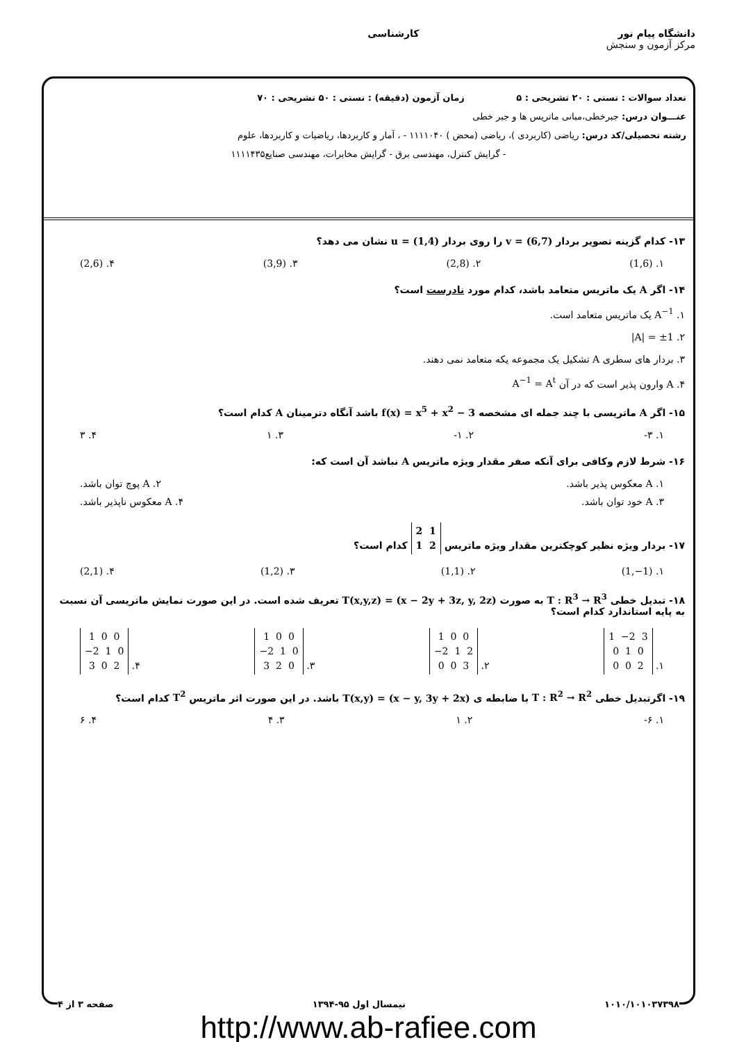دانشگاه پیام نور
مرکز آزمون و سنجش
کارشناسی
تعداد سوالات : تستی : ۲۰ تشریحی : ۵ زمان آزمون (دقیقه) : تستی : ۵۰ تشریحی : ۷۰
عنـــوان درس: جبرخطی،مبانی ماتریس ها و جبر خطی
رشته تحصیلی/کد درس: ریاضی (کاربردی )، ریاضی (محض ) ۱۱۱۱۰۴۰ - ، آمار و کاربردها، ریاضیات و کاربردها، علوم
- گرایش کنترل، مهندسی برق - گرایش مخابرات، مهندسی صنایع۱۱۱۱۴۳۵
۱۳- کدام گزینه تصویر بردار v = (6,7) را روی بردار u = (1,4) نشان می دهد؟
۱. (1,6) ۲. (2,8) ۳. (3,9) ۴. (2,6)
۱۴- اگر A یک ماتریس متعامد باشد، کدام مورد نادرست است؟
۱. A<sup>−1</sup> یک ماتریس متعامد است.
۲. |A| = ±1
۳. بردار های سطری A تشکیل یک مجموعه یکه متعامد نمی دهند.
۴. A وارون پذیر است که در آن A<sup>−1</sup> = A<sup>t</sup>
۱۵- اگر A ماتریسی با چند جمله ای مشخصه f(x) = x<sup>5</sup> + x<sup>2</sup> − 3 باشد آنگاه دترمینان A کدام است؟
۱. ۳- ۲. ۱- ۳. ۱ ۴. ۳
۱۶- شرط لازم وکافی برای آنکه صفر مقدار ویژه ماتریس A نباشد آن است که:
۱. A معکوس پذیر باشد. ۲. A پوچ توان باشد.
۳. A خود توان باشد. ۴. A معکوس ناپذیر باشد.
۱۷- بردار ویژه نظیر کوچکترین مقدار ویژه ماتریس 2 1
1 2 کدام است؟
۱. (1,−1) ۲. (1,1) ۳. (1,2) ۴. (2,1)
۱۸- تبدیل خطی T : R<sup>3</sup> → R<sup>3</sup> به صورت T(x,y,z) = (x − 2y + 3z, y, 2z) تعریف شده است. در این صورت نمایش ماتریسی آن نسبت به پایه استاندارد کدام است؟
۱. 1 −2 3
0 1 0
0 0 2 ۲. 1 0 0
−2 1 2
0 0 3 ۳. 1 0 0
−2 1 0
3 2 0 ۴. 1 0 0
−2 1 0
3 0 2
۱۹- اگرتبدیل خطی T : R<sup>2</sup> → R<sup>2</sup> با ضابطه ی T(x,y) = (x − y, 3y + 2x) باشد. در این صورت اثر ماتریس T<sup>2</sup> کدام است؟
۱. ۶- ۲. ۱ ۳. ۴ ۴. ۶
۱۰۱۰/۱۰۱۰۳۷۳۹۸ نیمسال اول ۹۵-۱۳۹۴ صفحه ۳ از ۴
http://www.ab-rafiee.com